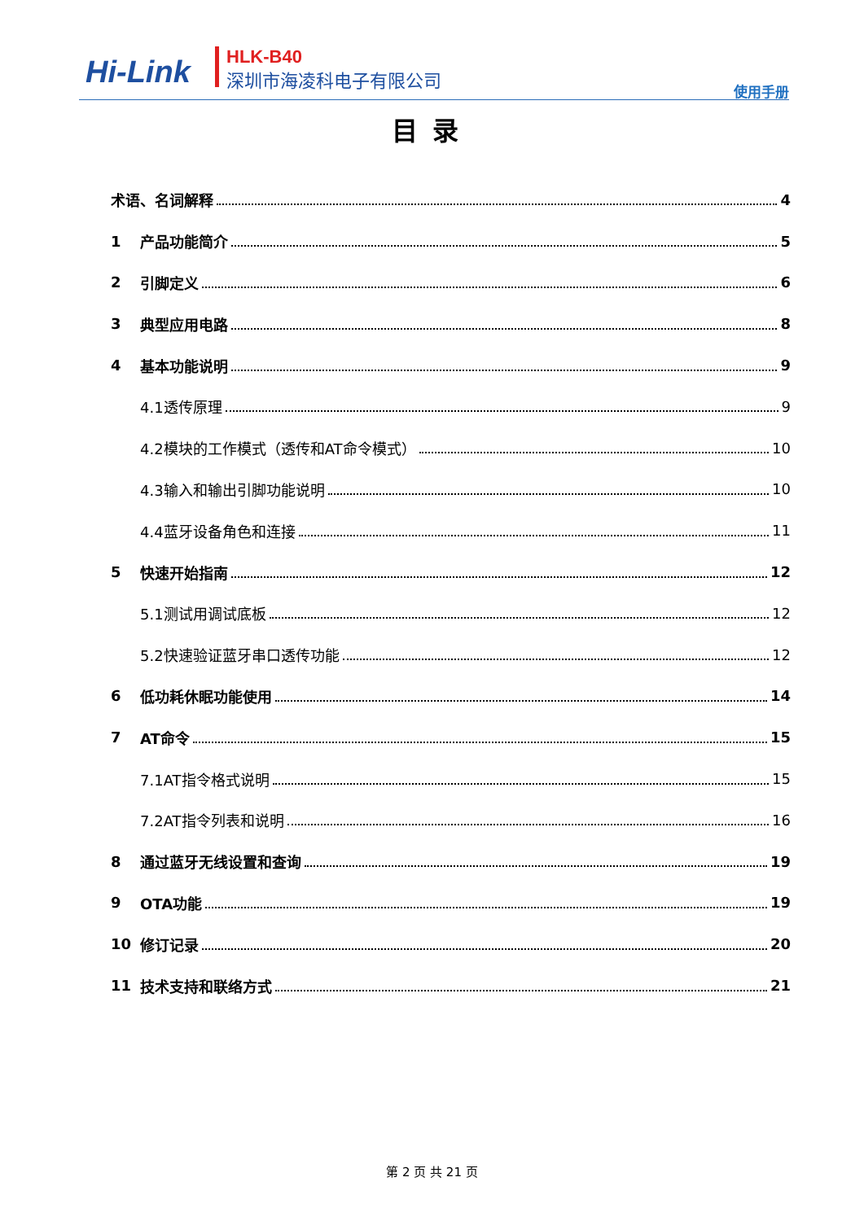Hi-Link HLK-B40
深圳市海凌科电子有限公司
使用手册
目录
术语、名词解释 4
1 产品功能简介 5
2 引脚定义 6
3 典型应用电路 8
4 基本功能说明 9
4.1透传原理 9
4.2模块的工作模式（透传和AT命令模式） 10
4.3输入和输出引脚功能说明 10
4.4蓝牙设备角色和连接 11
5 快速开始指南 12
5.1测试用调试底板 12
5.2快速验证蓝牙串口透传功能 12
6 低功耗休眠功能使用 14
7 AT命令 15
7.1AT指令格式说明 15
7.2AT指令列表和说明 16
8 通过蓝牙无线设置和查询 19
9 OTA功能 19
10 修订记录 20
11 技术支持和联络方式 21
第 2 页 共 21 页